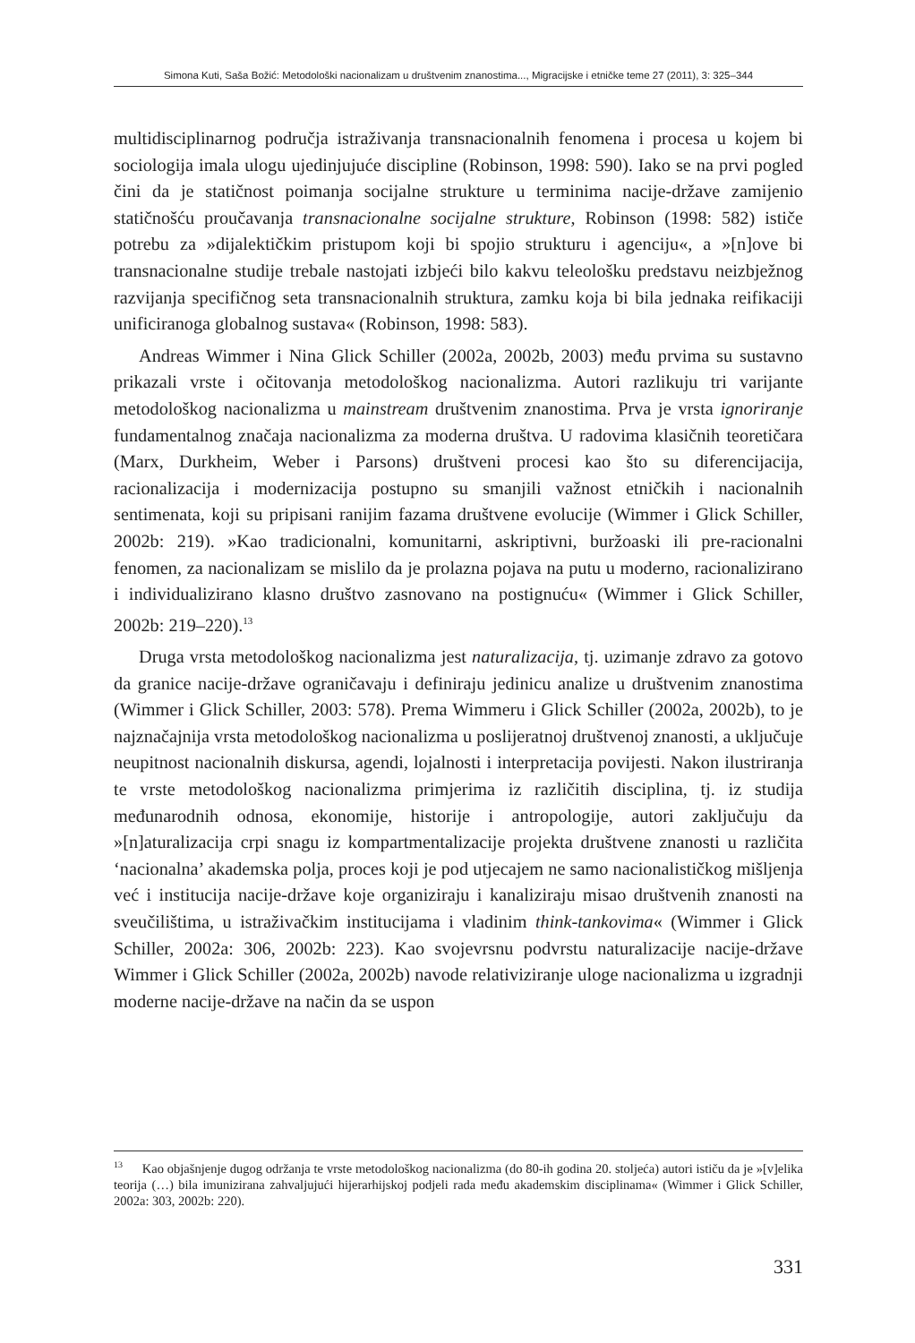Simona Kuti, Saša Božić: Metodološki nacionalizam u društvenim znanostima..., Migracijske i etničke teme 27 (2011), 3: 325–344
multidisciplinarnog područja istraživanja transnacionalnih fenomena i procesa u kojem bi sociologija imala ulogu ujedinjujuće discipline (Robinson, 1998: 590). Iako se na prvi pogled čini da je statičnost poimanja socijalne strukture u terminima nacije-države zamijenio statičnošću proučavanja transnacionalne socijalne strukture, Robinson (1998: 582) ističe potrebu za »dijalektičkim pristupom koji bi spojio strukturu i agenciju«, a »[n]ove bi transnacionalne studije trebale nastojati izbjeći bilo kakvu teleološku predstavu neizbježnog razvijanja specifičnog seta transnacionalnih struktura, zamku koja bi bila jednaka reifikaciji unificiranoga globalnog sustava« (Robinson, 1998: 583).
Andreas Wimmer i Nina Glick Schiller (2002a, 2002b, 2003) među prvima su sustavno prikazali vrste i očitovanja metodološkog nacionalizma. Autori razlikuju tri varijante metodološkog nacionalizma u mainstream društvenim znanostima. Prva je vrsta ignoriranje fundamentalnog značaja nacionalizma za moderna društva. U radovima klasičnih teoretičara (Marx, Durkheim, Weber i Parsons) društveni procesi kao što su diferencijacija, racionalizacija i modernizacija postupno su smanjili važnost etničkih i nacionalnih sentimenata, koji su pripisani ranijim fazama društvene evolucije (Wimmer i Glick Schiller, 2002b: 219). »Kao tradicionalni, komunitarni, askriptivni, buržoaski ili pre-racionalni fenomen, za nacionalizam se mislilo da je prolazna pojava na putu u moderno, racionalizirano i individualizirano klasno društvo zasnovano na postignuću« (Wimmer i Glick Schiller, 2002b: 219–220).<sup>13</sup>
Druga vrsta metodološkog nacionalizma jest naturalizacija, tj. uzimanje zdravo za gotovo da granice nacije-države ograničavaju i definiraju jedinicu analize u društvenim znanostima (Wimmer i Glick Schiller, 2003: 578). Prema Wimmeru i Glick Schiller (2002a, 2002b), to je najznačajnija vrsta metodološkog nacionalizma u poslijeratnoj društvenoj znanosti, a uključuje neupitnost nacionalnih diskursa, agendi, lojalnosti i interpretacija povijesti. Nakon ilustriranja te vrste metodološkog nacionalizma primjerima iz različitih disciplina, tj. iz studija međunarodnih odnosa, ekonomije, historije i antropologije, autori zaključuju da »[n]aturalizacija crpi snagu iz kompartmentalizacije projekta društvene znanosti u različita ‘nacionalna’ akademska polja, proces koji je pod utjecajem ne samo nacionalističkog mišljenja već i institucija nacije-države koje organiziraju i kanaliziraju misao društvenih znanosti na sveučilištima, u istraživačkim institucijama i vladinim think-tankovima« (Wimmer i Glick Schiller, 2002a: 306, 2002b: 223). Kao svojevrsnu podvrstu naturalizacije nacije-države Wimmer i Glick Schiller (2002a, 2002b) navode relativiziranje uloge nacionalizma u izgradnji moderne nacije-države na način da se uspon
<sup>13</sup> Kao objašnjenje dugog održanja te vrste metodološkog nacionalizma (do 80-ih godina 20. stoljeća) autori ističu da je »[v]elika teorija (…) bila imunizirana zahvaljujući hijerarhijskoj podjeli rada među akademskim disciplinama« (Wimmer i Glick Schiller, 2002a: 303, 2002b: 220).
331